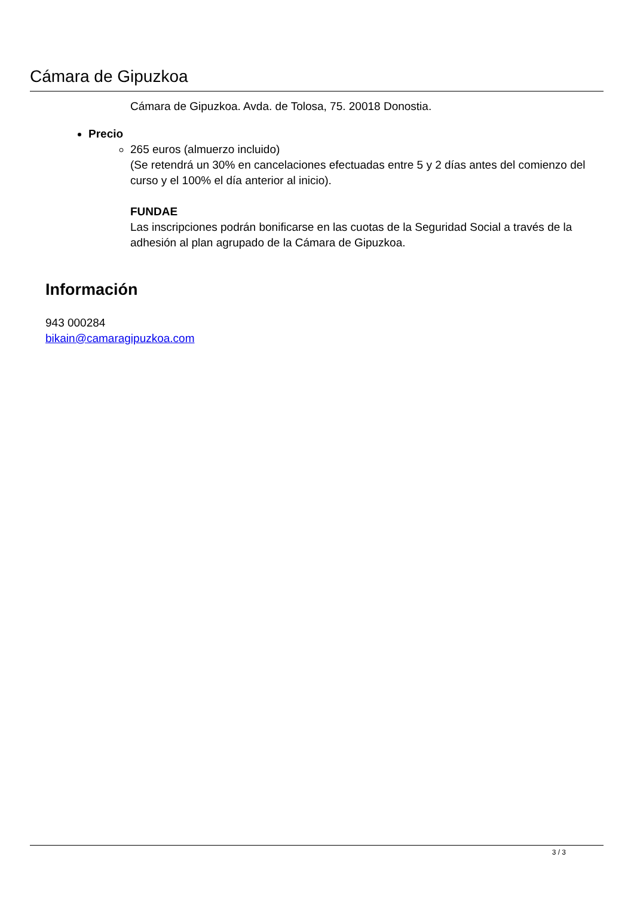Cámara de Gipuzkoa
Cámara de Gipuzkoa. Avda. de Tolosa, 75. 20018 Donostia.
Precio
265 euros (almuerzo incluido)
(Se retendrá un 30% en cancelaciones efectuadas entre 5 y 2 días antes del comienzo del curso y el 100% el día anterior al inicio).
FUNDAE
Las inscripciones podrán bonificarse en las cuotas de la Seguridad Social a través de la adhesión al plan agrupado de la Cámara de Gipuzkoa.
Información
943 000284
bikain@camaragipuzkoa.com
3 / 3